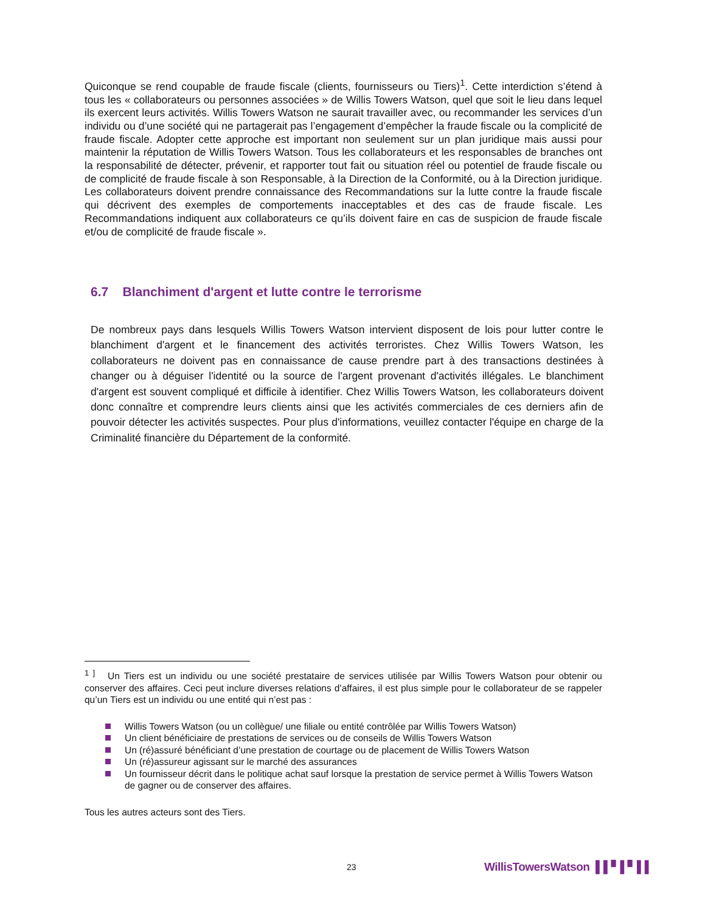Quiconque se rend coupable de fraude fiscale (clients, fournisseurs ou Tiers)<sup>1</sup>. Cette interdiction s’étend à tous les « collaborateurs ou personnes associées » de Willis Towers Watson, quel que soit le lieu dans lequel ils exercent leurs activités. Willis Towers Watson ne saurait travailler avec, ou recommander les services d’un individu ou d’une société qui ne partagerait pas l’engagement d’empêcher la fraude fiscale ou la complicité de fraude fiscale. Adopter cette approche est important non seulement sur un plan juridique mais aussi pour maintenir la réputation de Willis Towers Watson. Tous les collaborateurs et les responsables de branches ont la responsabilité de détecter, prévenir, et rapporter tout fait ou situation réel ou potentiel de fraude fiscale ou de complicité de fraude fiscale à son Responsable, à la Direction de la Conformité, ou à la Direction juridique. Les collaborateurs doivent prendre connaissance des Recommandations sur la lutte contre la fraude fiscale qui décrivent des exemples de comportements inacceptables et des cas de fraude fiscale. Les Recommandations indiquent aux collaborateurs ce qu’ils doivent faire en cas de suspicion de fraude fiscale et/ou de complicité de fraude fiscale ».
6.7 Blanchiment d'argent et lutte contre le terrorisme
De nombreux pays dans lesquels Willis Towers Watson intervient disposent de lois pour lutter contre le blanchiment d'argent et le financement des activités terroristes. Chez Willis Towers Watson, les collaborateurs ne doivent pas en connaissance de cause prendre part à des transactions destinées à changer ou à déguiser l'identité ou la source de l'argent provenant d'activités illégales. Le blanchiment d'argent est souvent compliqué et difficile à identifier. Chez Willis Towers Watson, les collaborateurs doivent donc connaître et comprendre leurs clients ainsi que les activités commerciales de ces derniers afin de pouvoir détecter les activités suspectes. Pour plus d'informations, veuillez contacter l'équipe en charge de la Criminalité financière du Département de la conformité.
<sup>1 ]</sup> Un Tiers est un individu ou une société prestataire de services utilisée par Willis Towers Watson pour obtenir ou conserver des affaires. Ceci peut inclure diverses relations d’affaires, il est plus simple pour le collaborateur de se rappeler qu’un Tiers est un individu ou une entité qui n’est pas :
Willis Towers Watson (ou un collègue/ une filiale ou entité contrôlée par Willis Towers Watson)
Un client bénéficiaire de prestations de services ou de conseils de Willis Towers Watson
Un (ré)assuré bénéficiant d’une prestation de courtage ou de placement de Willis Towers Watson
Un (ré)assureur agissant sur le marché des assurances
Un fournisseur décrit dans le politique achat sauf lorsque la prestation de service permet à Willis Towers Watson de gagner ou de conserver des affaires.
Tous les autres acteurs sont des Tiers.
23 WillisTowersWatson ▌▌▘▌▘▌▌